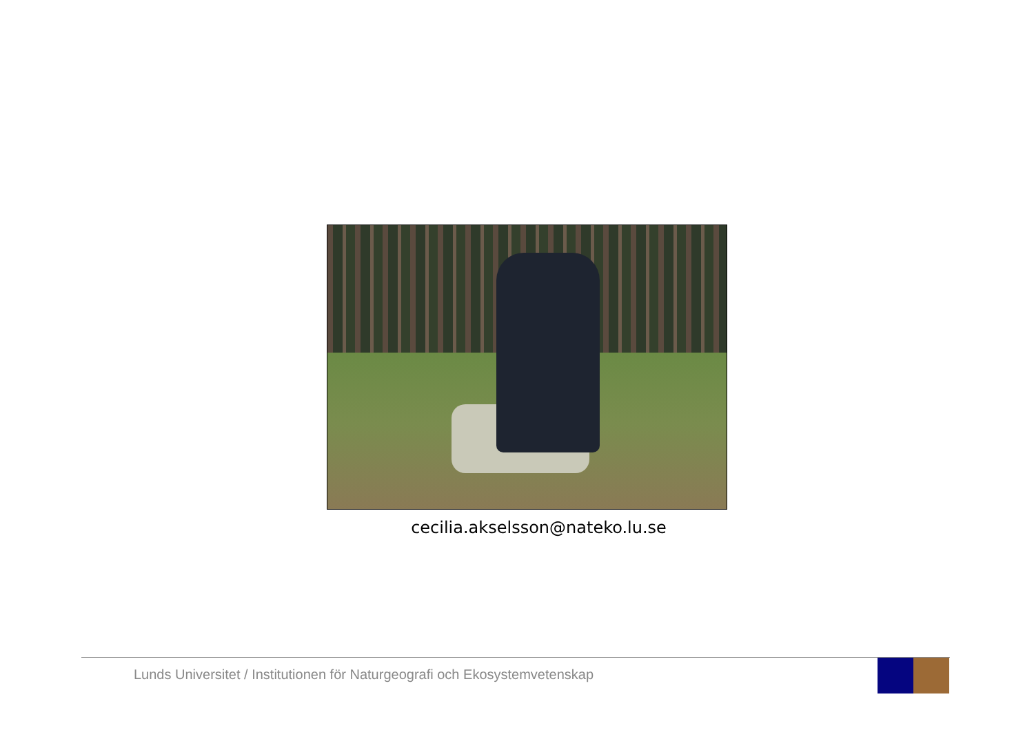cecilia.akselsson@nateko.lu.se
Lunds Universitet / Institutionen för Naturgeografi och Ekosystemvetenskap